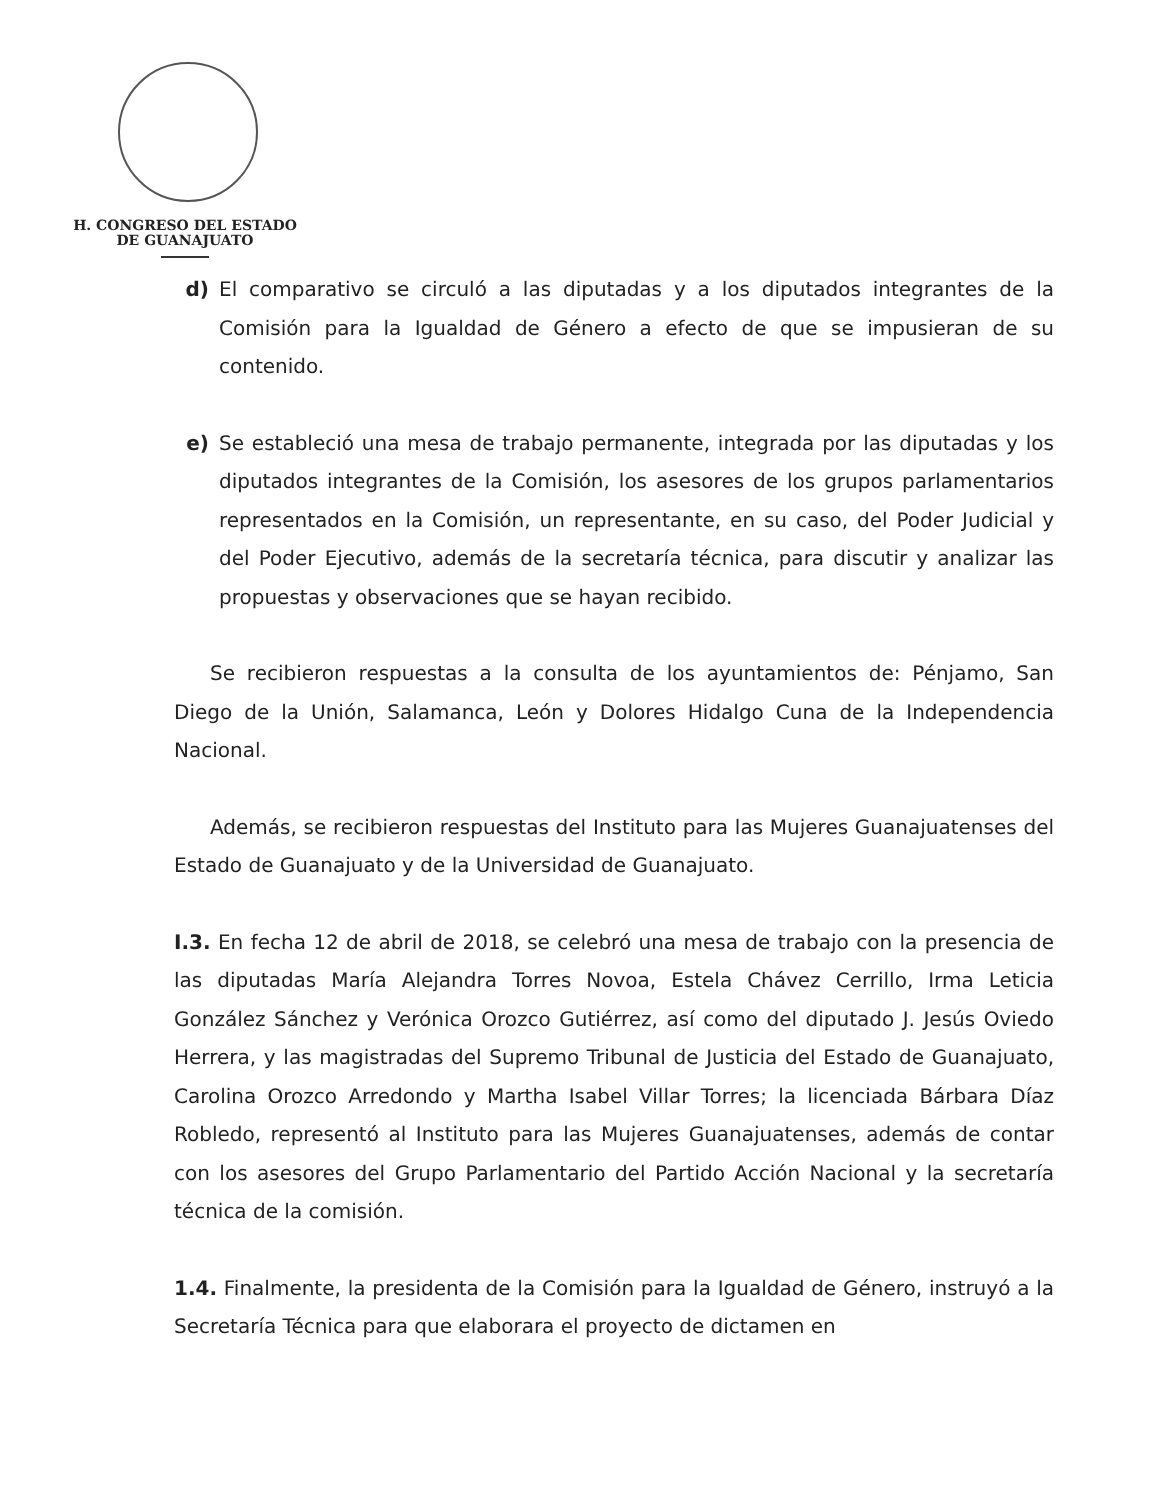H. CONGRESO DEL ESTADO
DE GUANAJUATO
d) El comparativo se circuló a las diputadas y a los diputados integrantes de la Comisión para la Igualdad de Género a efecto de que se impusieran de su contenido.
e) Se estableció una mesa de trabajo permanente, integrada por las diputadas y los diputados integrantes de la Comisión, los asesores de los grupos parlamentarios representados en la Comisión, un representante, en su caso, del Poder Judicial y del Poder Ejecutivo, además de la secretaría técnica, para discutir y analizar las propuestas y observaciones que se hayan recibido.
Se recibieron respuestas a la consulta de los ayuntamientos de: Pénjamo, San Diego de la Unión, Salamanca, León y Dolores Hidalgo Cuna de la Independencia Nacional.
Además, se recibieron respuestas del Instituto para las Mujeres Guanajuatenses del Estado de Guanajuato y de la Universidad de Guanajuato.
I.3. En fecha 12 de abril de 2018, se celebró una mesa de trabajo con la presencia de las diputadas María Alejandra Torres Novoa, Estela Chávez Cerrillo, Irma Leticia González Sánchez y Verónica Orozco Gutiérrez, así como del diputado J. Jesús Oviedo Herrera, y las magistradas del Supremo Tribunal de Justicia del Estado de Guanajuato, Carolina Orozco Arredondo y Martha Isabel Villar Torres; la licenciada Bárbara Díaz Robledo, representó al Instituto para las Mujeres Guanajuatenses, además de contar con los asesores del Grupo Parlamentario del Partido Acción Nacional y la secretaría técnica de la comisión.
1.4. Finalmente, la presidenta de la Comisión para la Igualdad de Género, instruyó a la Secretaría Técnica para que elaborara el proyecto de dictamen en